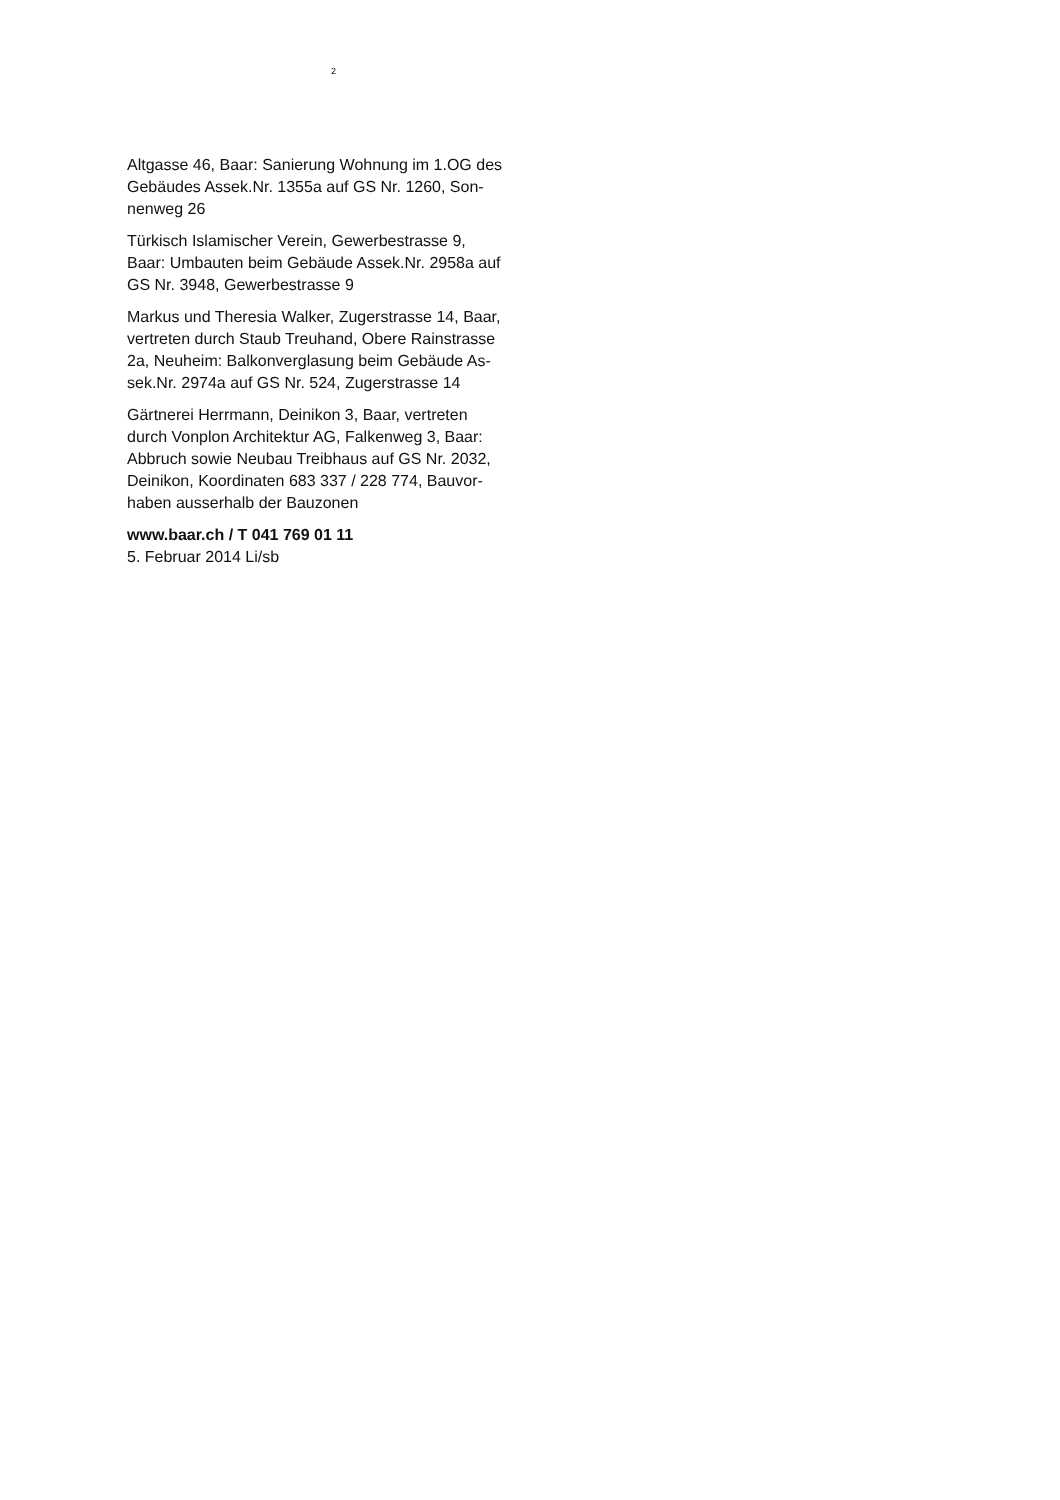2
Altgasse 46, Baar: Sanierung Wohnung im 1.OG des
Gebäudes Assek.Nr. 1355a auf GS Nr. 1260, Son-
nenweg 26
Türkisch Islamischer Verein, Gewerbestrasse 9,
Baar: Umbauten beim Gebäude Assek.Nr. 2958a auf
GS Nr. 3948, Gewerbestrasse 9
Markus und Theresia Walker, Zugerstrasse 14, Baar,
vertreten durch Staub Treuhand, Obere Rainstrasse
2a, Neuheim: Balkonverglasung beim Gebäude As-
sek.Nr. 2974a auf GS Nr. 524, Zugerstrasse 14
Gärtnerei Herrmann, Deinikon 3, Baar, vertreten
durch Vonplon Architektur AG, Falkenweg 3, Baar:
Abbruch sowie Neubau Treibhaus auf GS Nr. 2032,
Deinikon, Koordinaten 683 337 / 228 774, Bauvor-
haben ausserhalb der Bauzonen
www.baar.ch / T 041 769 01 11
5. Februar 2014 Li/sb